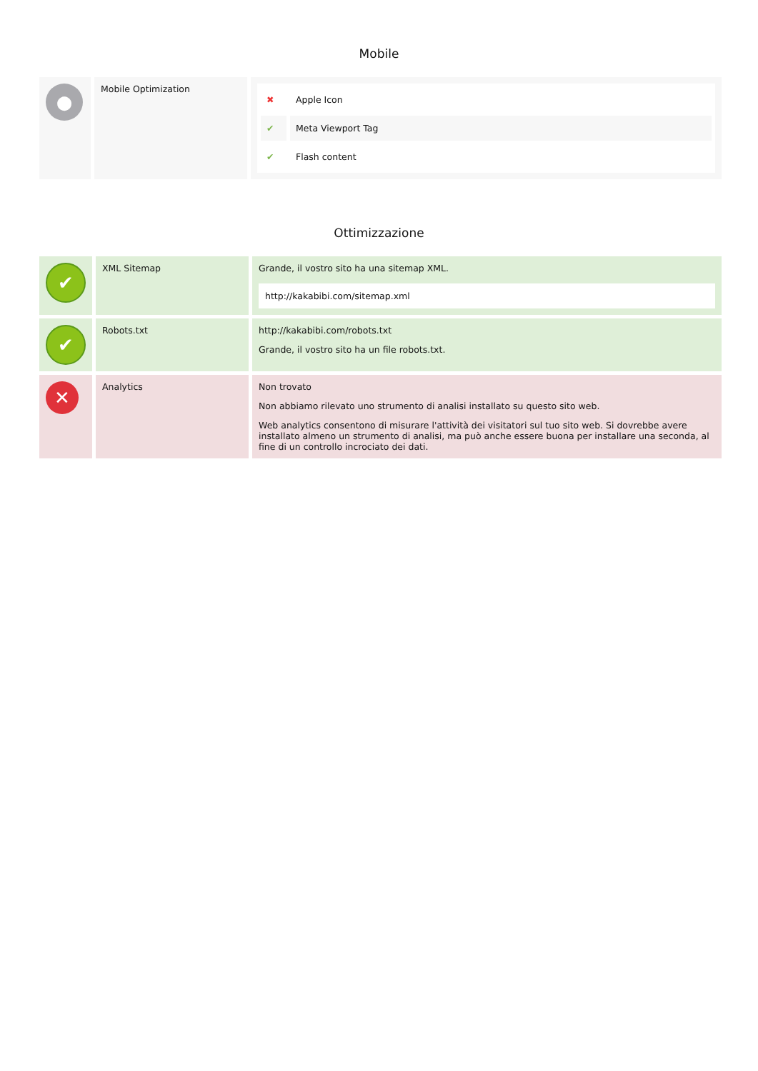Mobile
| ● | Mobile Optimization | / ✖ / Apple Icon / / ✔ / Meta Viewport Tag / / ✔ / Flash content / |
Ottimizzazione
| ✔ | XML Sitemap | Grande, il vostro sito ha una sitemap XML. http://kakabibi.com/sitemap.xml |
| ✔ | Robots.txt | http://kakabibi.com/robots.txt Grande, il vostro sito ha un file robots.txt. |
| ✕ | Analytics | Non trovato Non abbiamo rilevato uno strumento di analisi installato su questo sito web. Web analytics consentono di misurare l'attività dei visitatori sul tuo sito web. Si dovrebbe avere installato almeno un strumento di analisi, ma può anche essere buona per installare una seconda, al fine di un controllo incrociato dei dati. |